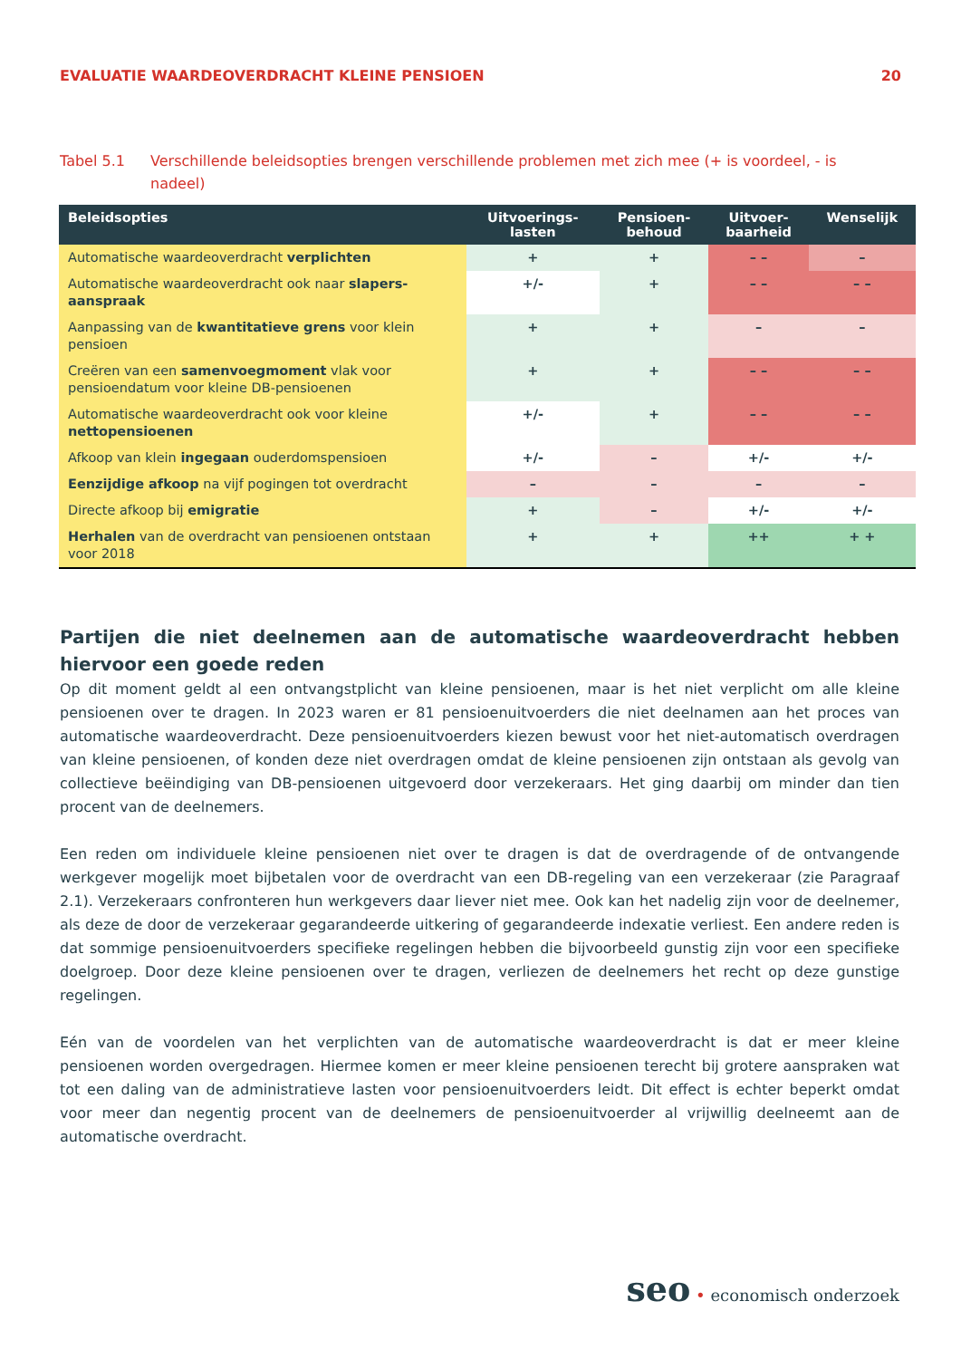EVALUATIE WAARDEOVERDRACHT KLEINE PENSIOEN 20
Tabel 5.1 Verschillende beleidsopties brengen verschillende problemen met zich mee (+ is voordeel, - is nadeel)
| Beleidsopties | Uitvoerings- lasten | Pensioen- behoud | Uitvoer- baarheid | Wenselijk |
| --- | --- | --- | --- | --- |
| Automatische waardeoverdracht verplichten | + | + | – – | – |
| Automatische waardeoverdracht ook naar slapers-aanspraak | +/- | + | – – | – – |
| Aanpassing van de kwantitatieve grens voor klein pensioen | + | + | – | – |
| Creëren van een samenvoegmoment vlak voor pensioendatum voor kleine DB-pensioenen | + | + | – – | – – |
| Automatische waardeoverdracht ook voor kleine nettopensioenen | +/- | + | – – | – – |
| Afkoop van klein ingegaan ouderdomspensioen | +/- | – | +/- | +/- |
| Eenzijdige afkoop na vijf pogingen tot overdracht | – | – | – | – |
| Directe afkoop bij emigratie | + | – | +/- | +/- |
| Herhalen van de overdracht van pensioenen ontstaan voor 2018 | + | + | ++ | + + |
Partijen die niet deelnemen aan de automatische waardeoverdracht hebben hiervoor een goede reden
Op dit moment geldt al een ontvangstplicht van kleine pensioenen, maar is het niet verplicht om alle kleine pensioenen over te dragen. In 2023 waren er 81 pensioenuitvoerders die niet deelnamen aan het proces van automatische waardeoverdracht. Deze pensioenuitvoerders kiezen bewust voor het niet-automatisch overdragen van kleine pensioenen, of konden deze niet overdragen omdat de kleine pensioenen zijn ontstaan als gevolg van collectieve beëindiging van DB-pensioenen uitgevoerd door verzekeraars. Het ging daarbij om minder dan tien procent van de deelnemers.
Een reden om individuele kleine pensioenen niet over te dragen is dat de overdragende of de ontvangende werkgever mogelijk moet bijbetalen voor de overdracht van een DB-regeling van een verzekeraar (zie Paragraaf 2.1). Verzekeraars confronteren hun werkgevers daar liever niet mee. Ook kan het nadelig zijn voor de deelnemer, als deze de door de verzekeraar gegarandeerde uitkering of gegarandeerde indexatie verliest. Een andere reden is dat sommige pensioenuitvoerders specifieke regelingen hebben die bijvoorbeeld gunstig zijn voor een specifieke doelgroep. Door deze kleine pensioenen over te dragen, verliezen de deelnemers het recht op deze gunstige regelingen.
Eén van de voordelen van het verplichten van de automatische waardeoverdracht is dat er meer kleine pensioenen worden overgedragen. Hiermee komen er meer kleine pensioenen terecht bij grotere aanspraken wat tot een daling van de administratieve lasten voor pensioenuitvoerders leidt. Dit effect is echter beperkt omdat voor meer dan negentig procent van de deelnemers de pensioenuitvoerder al vrijwillig deelneemt aan de automatische overdracht.
seo • economisch onderzoek